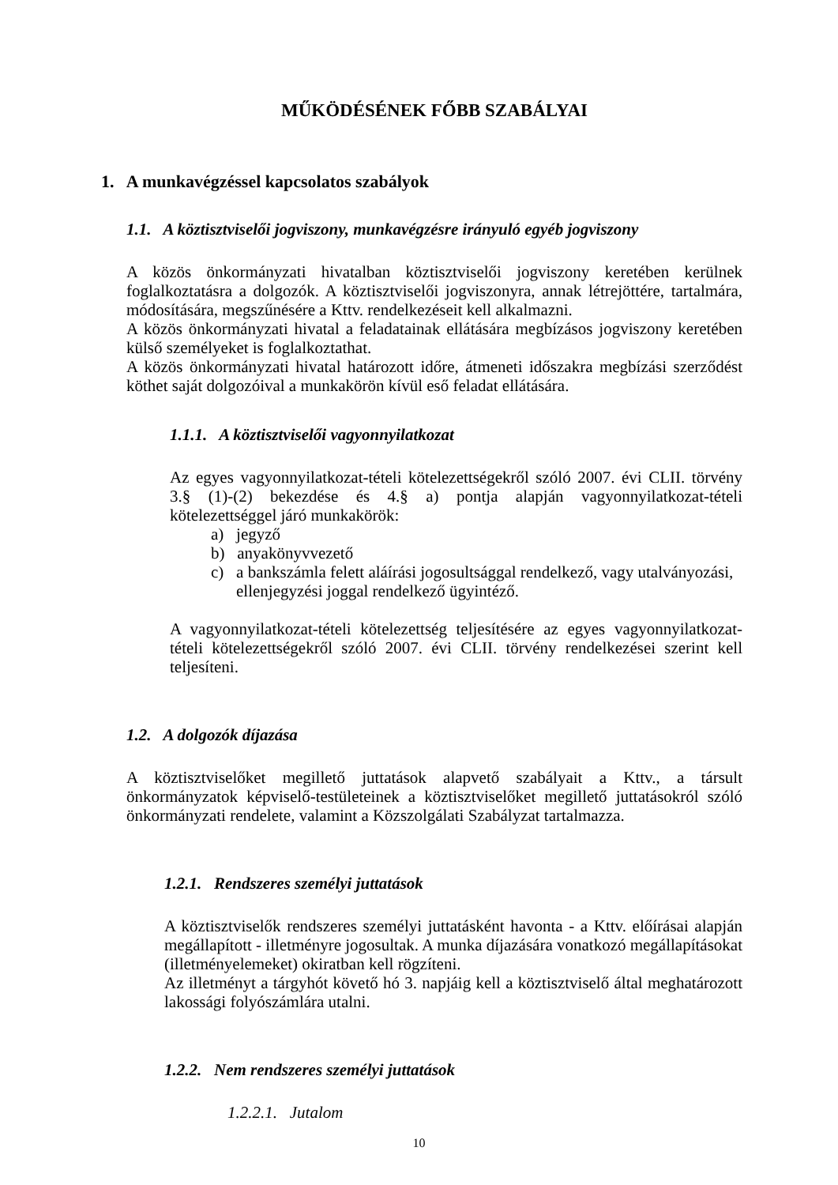MŰKÖDÉSÉNEK FŐBB SZABÁLYAI
1. A munkavégzéssel kapcsolatos szabályok
1.1. A köztisztviselői jogviszony, munkavégzésre irányuló egyéb jogviszony
A közös önkormányzati hivatalban köztisztviselői jogviszony keretében kerülnek foglalkoztatásra a dolgozók. A köztisztviselői jogviszonyra, annak létrejöttére, tartalmára, módosítására, megszűnésére a Kttv. rendelkezéseit kell alkalmazni.
A közös önkormányzati hivatal a feladatainak ellátására megbízásos jogviszony keretében külső személyeket is foglalkoztathat.
A közös önkormányzati hivatal határozott időre, átmeneti időszakra megbízási szerződést köthet saját dolgozóival a munkakörön kívül eső feladat ellátására.
1.1.1. A köztisztviselői vagyonnyilatkozat
Az egyes vagyonnyilatkozat-tételi kötelezettségekről szóló 2007. évi CLII. törvény 3.§ (1)-(2) bekezdése és 4.§ a) pontja alapján vagyonnyilatkozat-tételi kötelezettséggel járó munkakörök:
a) jegyző
b) anyakönyvvezető
c) a bankszámla felett aláírási jogosultsággal rendelkező, vagy utalványozási, ellenjegyzési joggal rendelkező ügyintéző.
A vagyonnyilatkozat-tételi kötelezettség teljesítésére az egyes vagyonnyilatkozat-tételi kötelezettségekről szóló 2007. évi CLII. törvény rendelkezései szerint kell teljesíteni.
1.2. A dolgozók díjazása
A köztisztviselőket megillető juttatások alapvető szabályait a Kttv., a társult önkormányzatok képviselő-testületeinek a köztisztviselőket megillető juttatásokról szóló önkormányzati rendelete, valamint a Közszolgálati Szabályzat tartalmazza.
1.2.1. Rendszeres személyi juttatások
A köztisztviselők rendszeres személyi juttatásként havonta - a Kttv. előírásai alapján megállapított - illetményre jogosultak. A munka díjazására vonatkozó megállapításokat (illetményelemeket) okiratban kell rögzíteni.
Az illetményt a tárgyhót követő hó 3. napjáig kell a köztisztviselő által meghatározott lakossági folyószámlára utalni.
1.2.2. Nem rendszeres személyi juttatások
1.2.2.1. Jutalom
10